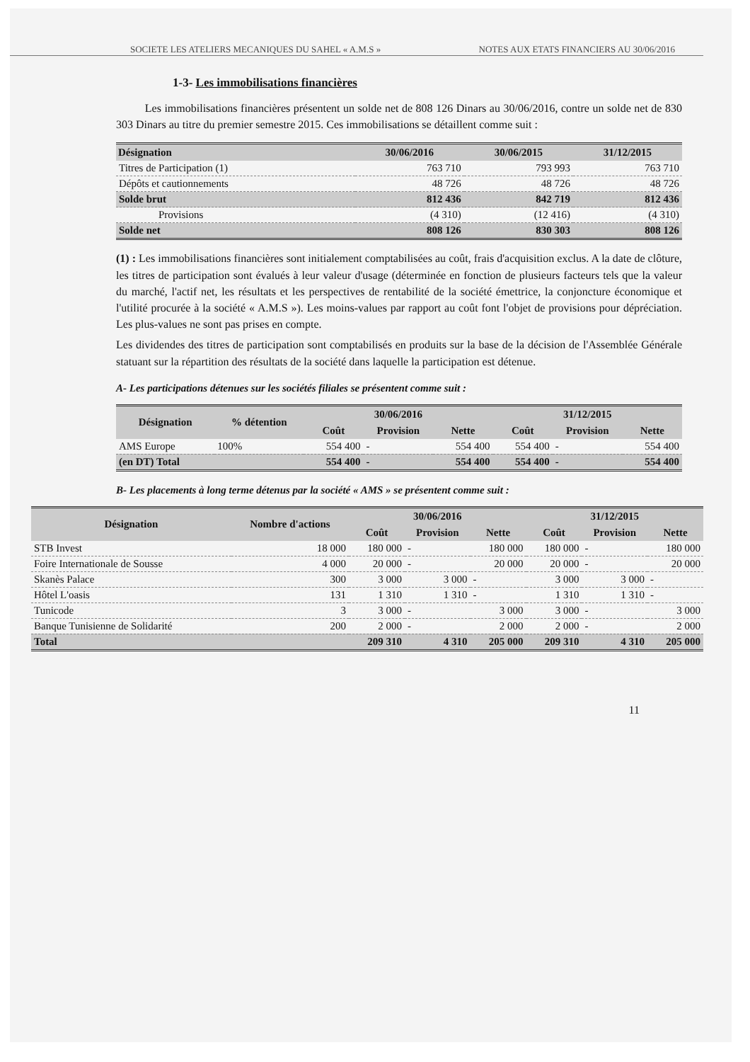SOCIETE LES ATELIERS MECANIQUES DU SAHEL « A.M.S » NOTES AUX ETATS FINANCIERS AU 30/06/2016
1-3- Les immobilisations financières
Les immobilisations financières présentent un solde net de 808 126 Dinars au 30/06/2016, contre un solde net de 830 303 Dinars au titre du premier semestre 2015. Ces immobilisations se détaillent comme suit :
| Désignation | 30/06/2016 | 30/06/2015 | 31/12/2015 |
| --- | --- | --- | --- |
| Titres de Participation (1) | 763 710 | 793 993 | 763 710 |
| Dépôts et cautionnements | 48 726 | 48 726 | 48 726 |
| Solde brut | 812 436 | 842 719 | 812 436 |
| Provisions | (4 310) | (12 416) | (4 310) |
| Solde net | 808 126 | 830 303 | 808 126 |
(1) : Les immobilisations financières sont initialement comptabilisées au coût, frais d'acquisition exclus. A la date de clôture, les titres de participation sont évalués à leur valeur d'usage (déterminée en fonction de plusieurs facteurs tels que la valeur du marché, l'actif net, les résultats et les perspectives de rentabilité de la société émettrice, la conjoncture économique et l'utilité procurée à la société « A.M.S »). Les moins-values par rapport au coût font l'objet de provisions pour dépréciation. Les plus-values ne sont pas prises en compte.
Les dividendes des titres de participation sont comptabilisés en produits sur la base de la décision de l'Assemblée Générale statuant sur la répartition des résultats de la société dans laquelle la participation est détenue.
A- Les participations détenues sur les sociétés filiales se présentent comme suit :
| Désignation | % détention | 30/06/2016 | | | 31/12/2015 | | |
| --- | --- | --- | --- | --- | --- | --- | --- |
| | | Coût | Provision | Nette | Coût | Provision | Nette |
| AMS Europe | 100% | 554 400 | - | 554 400 | 554 400 | - | 554 400 |
| (en DT) Total | | 554 400 | - | 554 400 | 554 400 | - | 554 400 |
B- Les placements à long terme détenus par la société « AMS » se présentent comme suit :
| Désignation | Nombre d'actions | 30/06/2016 | | | 31/12/2015 | | |
| --- | --- | --- | --- | --- | --- | --- | --- |
| | | Coût | Provision | Nette | Coût | Provision | Nette |
| STB Invest | 18 000 | 180 000 | - | 180 000 | 180 000 | - | 180 000 |
| Foire Internationale de Sousse | 4 000 | 20 000 | - | 20 000 | 20 000 | - | 20 000 |
| Skanès Palace | 300 | 3 000 | 3 000 | - | 3 000 | 3 000 | - |
| Hôtel L'oasis | 131 | 1 310 | 1 310 | - | 1 310 | 1 310 | - |
| Tunicode | 3 | 3 000 | - | 3 000 | 3 000 | - | 3 000 |
| Banque Tunisienne de Solidarité | 200 | 2 000 | - | 2 000 | 2 000 | - | 2 000 |
| Total | | 209 310 | 4 310 | 205 000 | 209 310 | 4 310 | 205 000 |
11